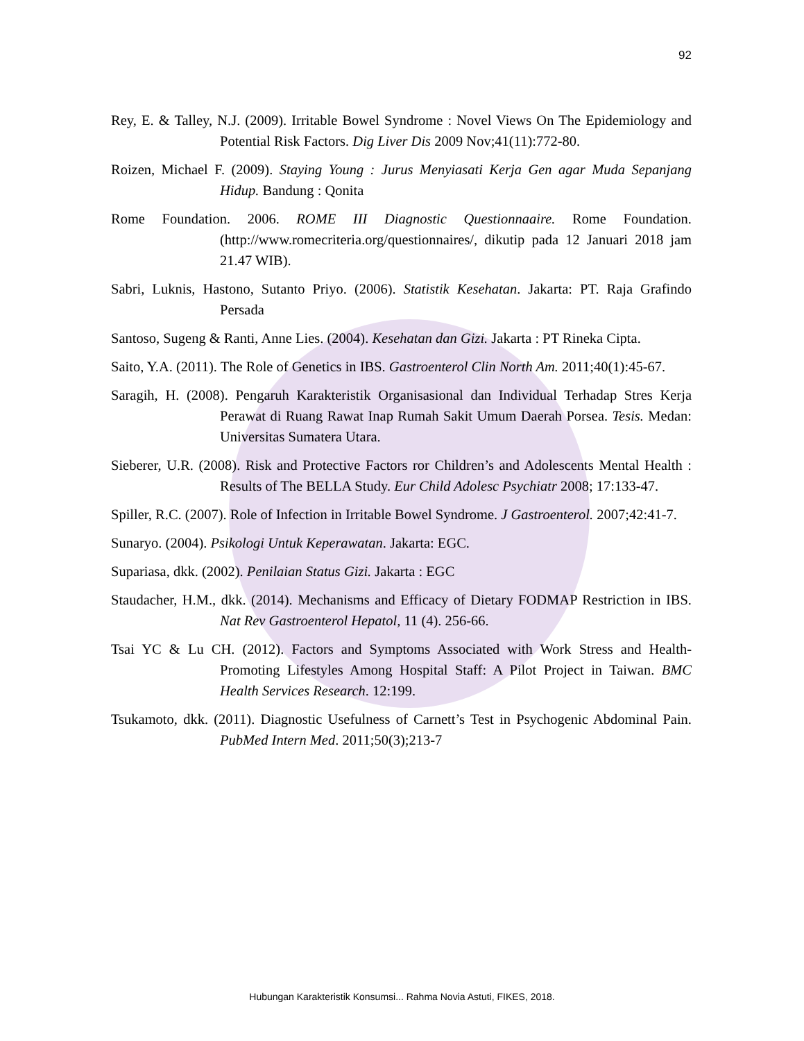92
Rey, E. & Talley, N.J. (2009). Irritable Bowel Syndrome : Novel Views On The Epidemiology and Potential Risk Factors. Dig Liver Dis 2009 Nov;41(11):772-80.
Roizen, Michael F. (2009). Staying Young : Jurus Menyiasati Kerja Gen agar Muda Sepanjang Hidup. Bandung : Qonita
Rome Foundation. 2006. ROME III Diagnostic Questionnaaire. Rome Foundation. (http://www.romecriteria.org/questionnaires/, dikutip pada 12 Januari 2018 jam 21.47 WIB).
Sabri, Luknis, Hastono, Sutanto Priyo. (2006). Statistik Kesehatan. Jakarta: PT. Raja Grafindo Persada
Santoso, Sugeng & Ranti, Anne Lies. (2004). Kesehatan dan Gizi. Jakarta : PT Rineka Cipta.
Saito, Y.A. (2011). The Role of Genetics in IBS. Gastroenterol Clin North Am. 2011;40(1):45-67.
Saragih, H. (2008). Pengaruh Karakteristik Organisasional dan Individual Terhadap Stres Kerja Perawat di Ruang Rawat Inap Rumah Sakit Umum Daerah Porsea. Tesis. Medan: Universitas Sumatera Utara.
Sieberer, U.R. (2008). Risk and Protective Factors ror Children’s and Adolescents Mental Health : Results of The BELLA Study. Eur Child Adolesc Psychiatr 2008; 17:133-47.
Spiller, R.C. (2007). Role of Infection in Irritable Bowel Syndrome. J Gastroenterol. 2007;42:41-7.
Sunaryo. (2004). Psikologi Untuk Keperawatan. Jakarta: EGC.
Supariasa, dkk. (2002). Penilaian Status Gizi. Jakarta : EGC
Staudacher, H.M., dkk. (2014). Mechanisms and Efficacy of Dietary FODMAP Restriction in IBS. Nat Rev Gastroenterol Hepatol, 11 (4). 256-66.
Tsai YC & Lu CH. (2012). Factors and Symptoms Associated with Work Stress and Health-Promoting Lifestyles Among Hospital Staff: A Pilot Project in Taiwan. BMC Health Services Research. 12:199.
Tsukamoto, dkk. (2011). Diagnostic Usefulness of Carnett’s Test in Psychogenic Abdominal Pain. PubMed Intern Med. 2011;50(3);213-7
Hubungan Karakteristik Konsumsi... Rahma Novia Astuti, FIKES, 2018.